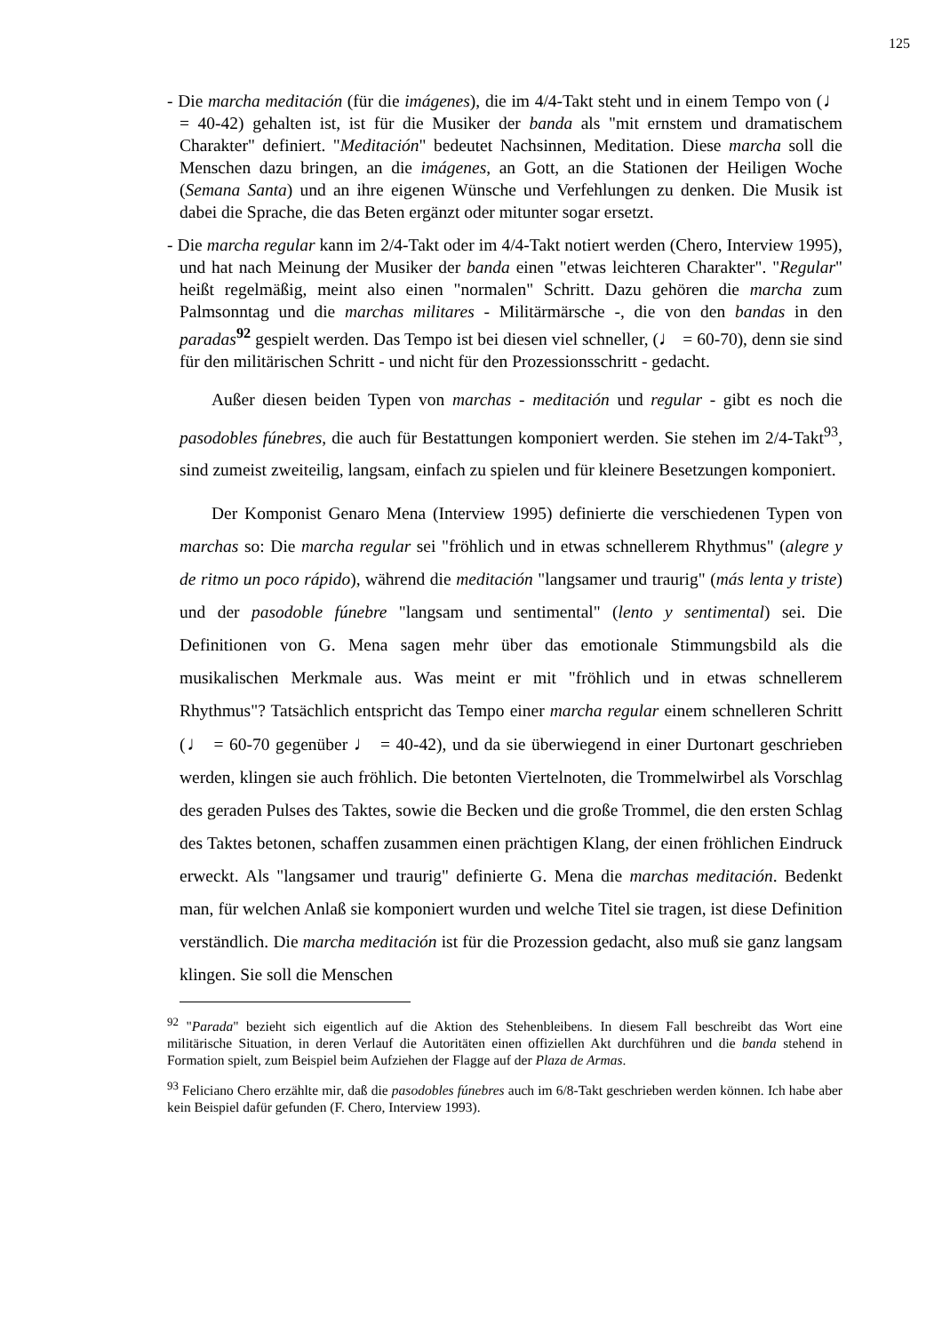125
- Die marcha meditación (für die imágenes), die im 4/4-Takt steht und in einem Tempo von (♩ = 40-42) gehalten ist, ist für die Musiker der banda als "mit ernstem und dramatischem Charakter" definiert. "Meditación" bedeutet Nachsinnen, Meditation. Diese marcha soll die Menschen dazu bringen, an die imágenes, an Gott, an die Stationen der Heiligen Woche (Semana Santa) und an ihre eigenen Wünsche und Verfehlungen zu denken. Die Musik ist dabei die Sprache, die das Beten ergänzt oder mitunter sogar ersetzt.
- Die marcha regular kann im 2/4-Takt oder im 4/4-Takt notiert werden (Chero, Interview 1995), und hat nach Meinung der Musiker der banda einen "etwas leichteren Charakter". "Regular" heißt regelmäßig, meint also einen "normalen" Schritt. Dazu gehören die marcha zum Palmsonntag und die marchas militares - Militärmärsche -, die von den bandas in den paradas<sup>92</sup> gespielt werden. Das Tempo ist bei diesen viel schneller, (♩ = 60-70), denn sie sind für den militärischen Schritt - und nicht für den Prozessionsschritt - gedacht.
Außer diesen beiden Typen von marchas - meditación und regular - gibt es noch die pasodobles fúnebres, die auch für Bestattungen komponiert werden. Sie stehen im 2/4-Takt<sup>93</sup>, sind zumeist zweiteilig, langsam, einfach zu spielen und für kleinere Besetzungen komponiert.
Der Komponist Genaro Mena (Interview 1995) definierte die verschiedenen Typen von marchas so: Die marcha regular sei "fröhlich und in etwas schnellerem Rhythmus" (alegre y de ritmo un poco rápido), während die meditación "langsamer und traurig" (más lenta y triste) und der pasodoble fúnebre "langsam und sentimental" (lento y sentimental) sei. Die Definitionen von G. Mena sagen mehr über das emotionale Stimmungsbild als die musikalischen Merkmale aus. Was meint er mit "fröhlich und in etwas schnellerem Rhythmus"? Tatsächlich entspricht das Tempo einer marcha regular einem schnelleren Schritt (♩ = 60-70 gegenüber ♩ = 40-42), und da sie überwiegend in einer Durtonart geschrieben werden, klingen sie auch fröhlich. Die betonten Viertelnoten, die Trommelwirbel als Vorschlag des geraden Pulses des Taktes, sowie die Becken und die große Trommel, die den ersten Schlag des Taktes betonen, schaffen zusammen einen prächtigen Klang, der einen fröhlichen Eindruck erweckt. Als "langsamer und traurig" definierte G. Mena die marchas meditación. Bedenkt man, für welchen Anlaß sie komponiert wurden und welche Titel sie tragen, ist diese Definition verständlich. Die marcha meditación ist für die Prozession gedacht, also muß sie ganz langsam klingen. Sie soll die Menschen
<sup>92</sup> "Parada" bezieht sich eigentlich auf die Aktion des Stehenbleibens. In diesem Fall beschreibt das Wort eine militärische Situation, in deren Verlauf die Autoritäten einen offiziellen Akt durchführen und die banda stehend in Formation spielt, zum Beispiel beim Aufziehen der Flagge auf der Plaza de Armas.
<sup>93</sup> Feliciano Chero erzählte mir, daß die pasodobles fúnebres auch im 6/8-Takt geschrieben werden können. Ich habe aber kein Beispiel dafür gefunden (F. Chero, Interview 1993).